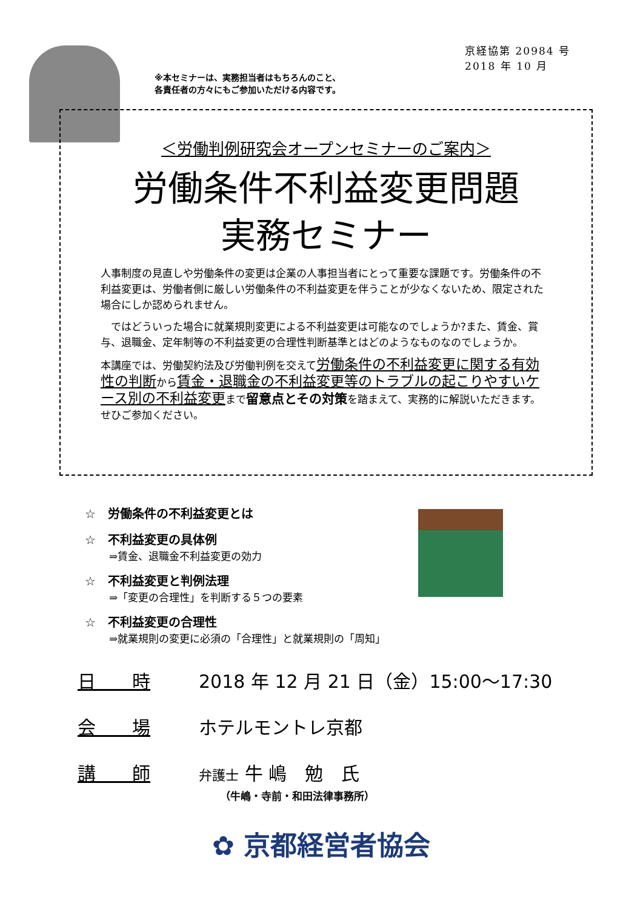京経協第 20984 号
2018 年 10 月
※本セミナーは、実務担当者はもちろんのこと、
各責任者の方々にもご参加いただける内容です。
＜労働判例研究会オープンセミナーのご案内＞
労働条件不利益変更問題
実務セミナー
人事制度の見直しや労働条件の変更は企業の人事担当者にとって重要な課題です。労働条件の不利益変更は、労働者側に厳しい労働条件の不利益変更を伴うことが少なくないため、限定された場合にしか認められません。
　ではどういった場合に就業規則変更による不利益変更は可能なのでしょうか?また、賃金、賞与、退職金、定年制等の不利益変更の合理性判断基準とはどのようなものなのでしょうか。
本講座では、労働契約法及び労働判例を交えて労働条件の不利益変更に関する有効性の判断から賃金・退職金の不利益変更等のトラブルの起こりやすいケース別の不利益変更まで留意点とその対策を踏まえて、実務的に解説いただきます。せひご参加ください。
☆　労働条件の不利益変更とは
☆　不利益変更の具体例
⇒賃金、退職金不利益変更の効力
☆　不利益変更と判例法理
⇒「変更の合理性」を判断する５つの要素
☆　不利益変更の合理性
⇒就業規則の変更に必須の「合理性」と就業規則の「周知」
日　　時 2018 年 12 月 21 日（金）15:00～17:30
会　　場 ホテルモントレ京都
講　　師 弁護士 牛 嶋　勉　氏
（牛嶋・寺前・和田法律事務所）
✿ 京都経営者協会